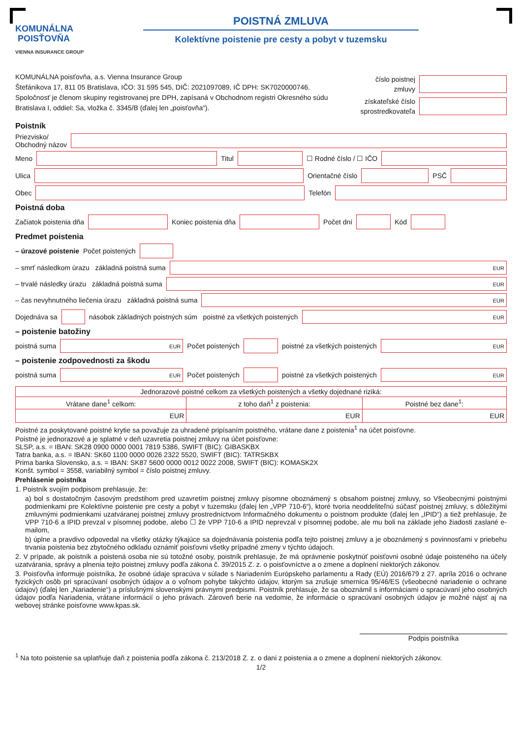KOMUNÁLNA
POISŤOVŇA
VIENNA INSURANCE GROUP
POISTNÁ ZMLUVA
Kolektívne poistenie pre cesty a pobyt v tuzemsku
KOMUNÁLNA poisťovňa, a.s. Vienna Insurance Group
Štefánikova 17, 811 05 Bratislava, IČO: 31 595 545, DIČ: 2021097089, IČ DPH: SK7020000746.
Spoločnosť je členom skupiny registrovanej pre DPH, zapísaná v Obchodnom registri Okresného súdu
Bratislava I, oddiel: Sa, vložka č. 3345/B (ďalej len „poisťovňa“).
číslo poistnej
zmluvy
získateľské číslo
sprostredkovateľa
Poistník
Priezvisko/
Obchodný názov
Meno Titul ☐ Rodné číslo / ☐ IČO
Ulica Orientačné číslo PSČ
Obec Telefón
Poistná doba
Začiatok poistenia dňa Koniec poistenia dňa Počet dní Kód
Predmet poistenia
– úrazové poistenie Počet poistených
– smrť následkom úrazu základná poistná suma EUR
– trvalé následky úrazu základná poistná suma EUR
– čas nevyhnutného liečenia úrazu základná poistná suma EUR
Dojednáva sa násobok základných poistných súm poistné za všetkých poistených EUR
– poistenie batožiny
poistná suma EUR Počet poistených poistné za všetkých poistených EUR
– poistenie zodpovednosti za škodu
poistná suma EUR Počet poistených poistné za všetkých poistených EUR
| Jednorazové poistné celkom za všetkých poistených a všetky dojednané riziká: | | |
| Vrátane dane<sup>1</sup> celkom: | z toho daň<sup>1</sup> z poistenia: | Poistné bez dane<sup>1</sup>: |
| EUR | EUR | EUR |
Poistné za poskytované poistné krytie sa považuje za uhradené pripísaním poistného, vrátane dane z poistenia<sup>1</sup> na účet poisťovne.
Poistné je jednorazové a je splatné v deň uzavretia poistnej zmluvy na účet poisťovne:
SLSP, a.s. = IBAN: SK28 0900 0000 0001 7819 5386, SWIFT (BIC): GIBASKBX
Tatra banka, a.s. = IBAN: SK60 1100 0000 0026 2322 5520, SWIFT (BIC): TATRSKBX
Prima banka Slovensko, a.s. = IBAN: SK87 5600 0000 0012 0022 2008, SWIFT (BIC): KOMASK2X
Konšt. symbol = 3558, variabilný symbol = číslo poistnej zmluvy.
Prehlásenie poistníka
1. Poistník svojím podpisom prehlasuje, že:
a) bol s dostatočným časovým predstihom pred uzavretím poistnej zmluvy písomne oboznámený s obsahom poistnej zmluvy, so Všeobecnými poistnými podmienkami pre Kolektívne poistenie pre cesty a pobyt v tuzemsku (ďalej len „VPP 710-6“), ktoré tvoria neoddeliteľnú súčasť poistnej zmluvy, s dôležitými zmluvnými podmienkami uzatváranej poistnej zmluvy prostredníctvom Informačného dokumentu o poistnom produkte (ďalej len „IPID“) a tiež prehlasuje, že VPP 710-6 a IPID prevzal v písomnej podobe, alebo ☐ že VPP 710-6 a IPID neprevzal v písomnej podobe, ale mu boli na základe jeho žiadosti zaslané e-mailom,
b) úplne a pravdivo odpovedal na všetky otázky týkajúce sa dojednávania poistenia podľa tejto poistnej zmluvy a je oboznámený s povinnosťami v priebehu trvania poistenia bez zbytočného odkladu oznámiť poisťovni všetky prípadné zmeny v týchto údajoch.
2. V prípade, ak poistník a poistená osoba nie sú totožné osoby, poistník prehlasuje, že má oprávnenie poskytnúť poisťovni osobné údaje poisteného na účely uzatvárania, správy a plnenia tejto poistnej zmluvy podľa zákona č. 39/2015 Z. z. o poisťovníctve a o zmene a doplnení niektorých zákonov.
3. Poisťovňa informuje poistníka, že osobné údaje spracúva v súlade s Nariadením Európskeho parlamentu a Rady (EÚ) 2016/679 z 27. apríla 2016 o ochrane fyzických osôb pri spracúvaní osobných údajov a o voľnom pohybe takýchto údajov, ktorým sa zrušuje smernica 95/46/ES (všeobecné nariadenie o ochrane údajov) (ďalej len „Nariadenie“) a príslušnými slovenskými právnymi predpismi. Poistník prehlasuje, že sa oboznámil s informáciami o spracúvaní jeho osobných údajov podľa Nariadenia, vrátane informácií o jeho právach. Zároveň berie na vedomie, že informácie o spracúvaní osobných údajov je možné nájsť aj na webovej stránke poisťovne www.kpas.sk.
Podpis poistníka
<sup>1</sup> Na toto poistenie sa uplatňuje daň z poistenia podľa zákona č. 213/2018 Z. z. o dani z poistenia a o zmene a doplnení niektorých zákonov.
1/2